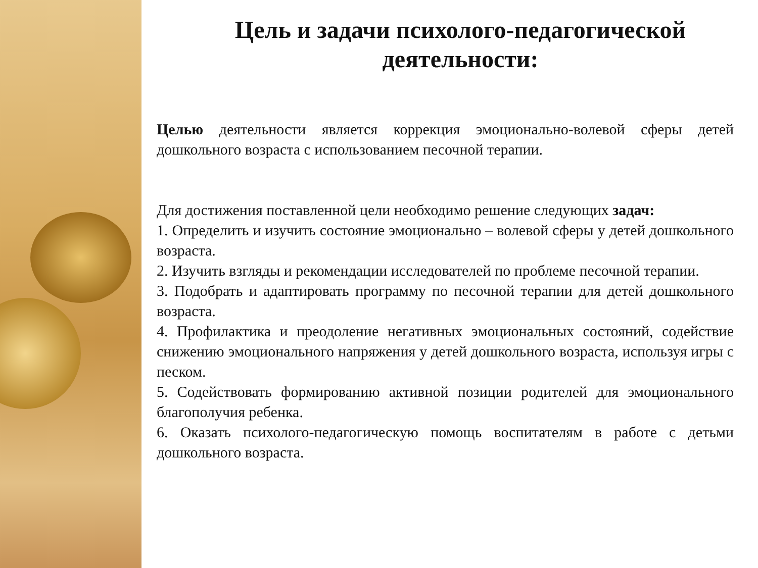Цель и задачи психолого-педагогической деятельности:
Целью деятельности является коррекция эмоционально-волевой сферы детей дошкольного возраста с использованием песочной терапии.
Для достижения поставленной цели необходимо решение следующих задач:
1. Определить и изучить состояние эмоционально – волевой сферы у детей дошкольного возраста.
2. Изучить взгляды и рекомендации исследователей по проблеме песочной терапии.
3. Подобрать и адаптировать программу по песочной терапии для детей дошкольного возраста.
4. Профилактика и преодоление негативных эмоциональных состояний, содействие снижению эмоционального напряжения у детей дошкольного возраста, используя игры с песком.
5. Содействовать формированию активной позиции родителей для эмоционального благополучия ребенка.
6. Оказать психолого-педагогическую помощь воспитателям в работе с детьми дошкольного возраста.